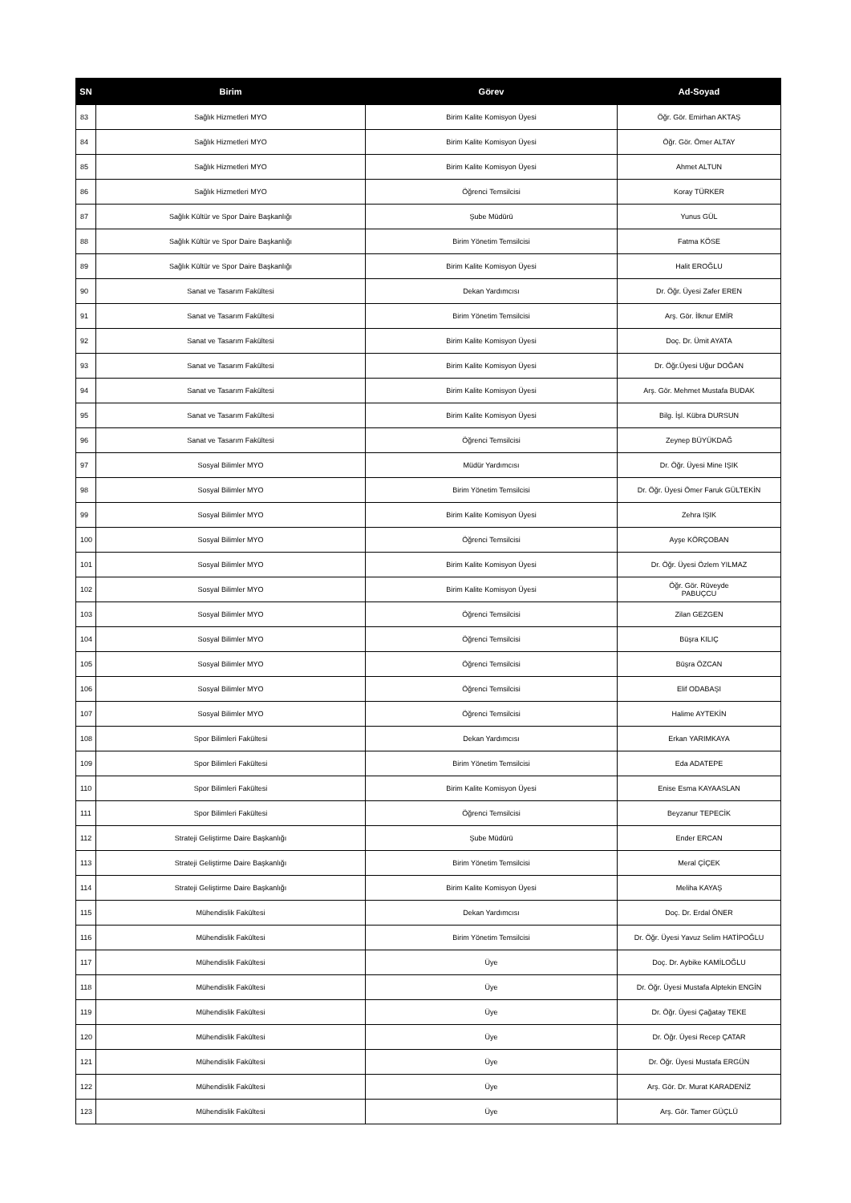| SN | Birim | Görev | Ad-Soyad |
| --- | --- | --- | --- |
| 83 | Sağlık Hizmetleri MYO | Birim Kalite Komisyon Üyesi | Öğr. Gör. Emirhan AKTAŞ |
| 84 | Sağlık Hizmetleri MYO | Birim Kalite Komisyon Üyesi | Öğr. Gör. Ömer ALTAY |
| 85 | Sağlık Hizmetleri MYO | Birim Kalite Komisyon Üyesi | Ahmet ALTUN |
| 86 | Sağlık Hizmetleri MYO | Öğrenci Temsilcisi | Koray TÜRKER |
| 87 | Sağlık Kültür ve Spor Daire Başkanlığı | Şube Müdürü | Yunus GÜL |
| 88 | Sağlık Kültür ve Spor Daire Başkanlığı | Birim Yönetim Temsilcisi | Fatma KÖSE |
| 89 | Sağlık Kültür ve Spor Daire Başkanlığı | Birim Kalite Komisyon Üyesi | Halit EROĞLU |
| 90 | Sanat ve Tasarım Fakültesi | Dekan Yardımcısı | Dr. Öğr. Üyesi Zafer EREN |
| 91 | Sanat ve Tasarım Fakültesi | Birim Yönetim Temsilcisi | Arş. Gör. İlknur EMİR |
| 92 | Sanat ve Tasarım Fakültesi | Birim Kalite Komisyon Üyesi | Doç. Dr. Ümit AYATA |
| 93 | Sanat ve Tasarım Fakültesi | Birim Kalite Komisyon Üyesi | Dr. Öğr.Üyesi Uğur DOĞAN |
| 94 | Sanat ve Tasarım Fakültesi | Birim Kalite Komisyon Üyesi | Arş. Gör. Mehmet Mustafa BUDAK |
| 95 | Sanat ve Tasarım Fakültesi | Birim Kalite Komisyon Üyesi | Bilg. İşl. Kübra DURSUN |
| 96 | Sanat ve Tasarım Fakültesi | Öğrenci Temsilcisi | Zeynep BÜYÜKDAĞ |
| 97 | Sosyal Bilimler MYO | Müdür Yardımcısı | Dr. Öğr. Üyesi Mine IŞIK |
| 98 | Sosyal Bilimler MYO | Birim Yönetim Temsilcisi | Dr. Öğr. Üyesi Ömer Faruk GÜLTEKİN |
| 99 | Sosyal Bilimler MYO | Birim Kalite Komisyon Üyesi | Zehra IŞIK |
| 100 | Sosyal Bilimler MYO | Öğrenci Temsilcisi | Ayşe KÖRÇOBAN |
| 101 | Sosyal Bilimler MYO | Birim Kalite Komisyon Üyesi | Dr. Öğr. Üyesi Özlem YILMAZ |
| 102 | Sosyal Bilimler MYO | Birim Kalite Komisyon Üyesi | Öğr. Gör. Rüveyde PABUÇCU |
| 103 | Sosyal Bilimler MYO | Öğrenci Temsilcisi | Zilan GEZGEN |
| 104 | Sosyal Bilimler MYO | Öğrenci Temsilcisi | Büşra KILIÇ |
| 105 | Sosyal Bilimler MYO | Öğrenci Temsilcisi | Büşra ÖZCAN |
| 106 | Sosyal Bilimler MYO | Öğrenci Temsilcisi | Elif ODABAŞI |
| 107 | Sosyal Bilimler MYO | Öğrenci Temsilcisi | Halime AYTEKİN |
| 108 | Spor Bilimleri Fakültesi | Dekan Yardımcısı | Erkan YARIMKAYA |
| 109 | Spor Bilimleri Fakültesi | Birim Yönetim Temsilcisi | Eda ADATEPE |
| 110 | Spor Bilimleri Fakültesi | Birim Kalite Komisyon Üyesi | Enise Esma KAYAASLAN |
| 111 | Spor Bilimleri Fakültesi | Öğrenci Temsilcisi | Beyzanur TEPECİK |
| 112 | Strateji Geliştirme Daire Başkanlığı | Şube Müdürü | Ender ERCAN |
| 113 | Strateji Geliştirme Daire Başkanlığı | Birim Yönetim Temsilcisi | Meral ÇİÇEK |
| 114 | Strateji Geliştirme Daire Başkanlığı | Birim Kalite Komisyon Üyesi | Meliha KAYAŞ |
| 115 | Mühendislik Fakültesi | Dekan Yardımcısı | Doç. Dr. Erdal ÖNER |
| 116 | Mühendislik Fakültesi | Birim Yönetim Temsilcisi | Dr. Öğr. Üyesi Yavuz Selim HATİPOĞLU |
| 117 | Mühendislik Fakültesi | Üye | Doç. Dr. Aybike KAMİLOĞLU |
| 118 | Mühendislik Fakültesi | Üye | Dr. Öğr. Üyesi Mustafa Alptekin ENGİN |
| 119 | Mühendislik Fakültesi | Üye | Dr. Öğr. Üyesi Çağatay TEKE |
| 120 | Mühendislik Fakültesi | Üye | Dr. Öğr. Üyesi Recep ÇATAR |
| 121 | Mühendislik Fakültesi | Üye | Dr. Öğr. Üyesi Mustafa ERGÜN |
| 122 | Mühendislik Fakültesi | Üye | Arş. Gör. Dr. Murat KARADENİZ |
| 123 | Mühendislik Fakültesi | Üye | Arş. Gör. Tamer GÜÇLÜ |